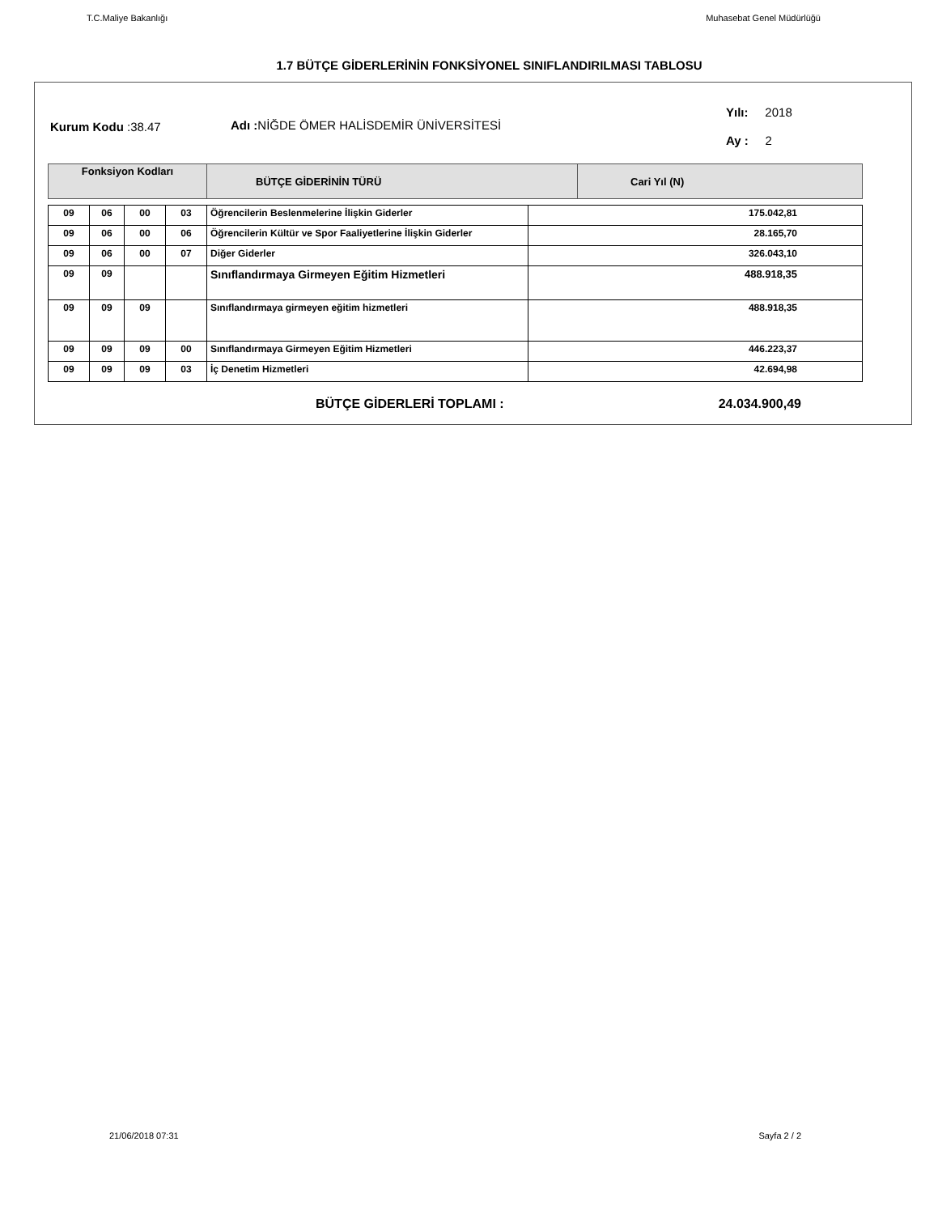T.C.Maliye Bakanlığı Muhasebat Genel Müdürlüğü
1.7 BÜTÇE GİDERLERİNİN FONKSİYONEL SINIFLANDIRILMASI TABLOSU
Kurum Kodu :38.47
Adı : NİĞDE ÖMER HALİSDEMİR ÜNİVERSİTESİ
Yılı: 2018
Ay : 2
| Fonksiyon Kodları | BÜTÇE GİDERİNİN TÜRÜ | Cari Yıl (N) |
| 09 | 06 | 00 | 03 | Öğrencilerin Beslenmelerine İlişkin Giderler | 175.042,81 |
| 09 | 06 | 00 | 06 | Öğrencilerin Kültür ve Spor Faaliyetlerine İlişkin Giderler | 28.165,70 |
| 09 | 06 | 00 | 07 | Diğer Giderler | 326.043,10 |
| 09 | 09 | | | Sınıflandırmaya Girmeyen Eğitim Hizmetleri | 488.918,35 |
| 09 | 09 | 09 | | Sınıflandırmaya girmeyen eğitim hizmetleri | 488.918,35 |
| 09 | 09 | 09 | 00 | Sınıflandırmaya Girmeyen Eğitim Hizmetleri | 446.223,37 |
| 09 | 09 | 09 | 03 | İç Denetim Hizmetleri | 42.694,98 |
BÜTÇE GİDERLERİ TOPLAMI : 24.034.900,49
21/06/2018 07:31 Sayfa 2 / 2